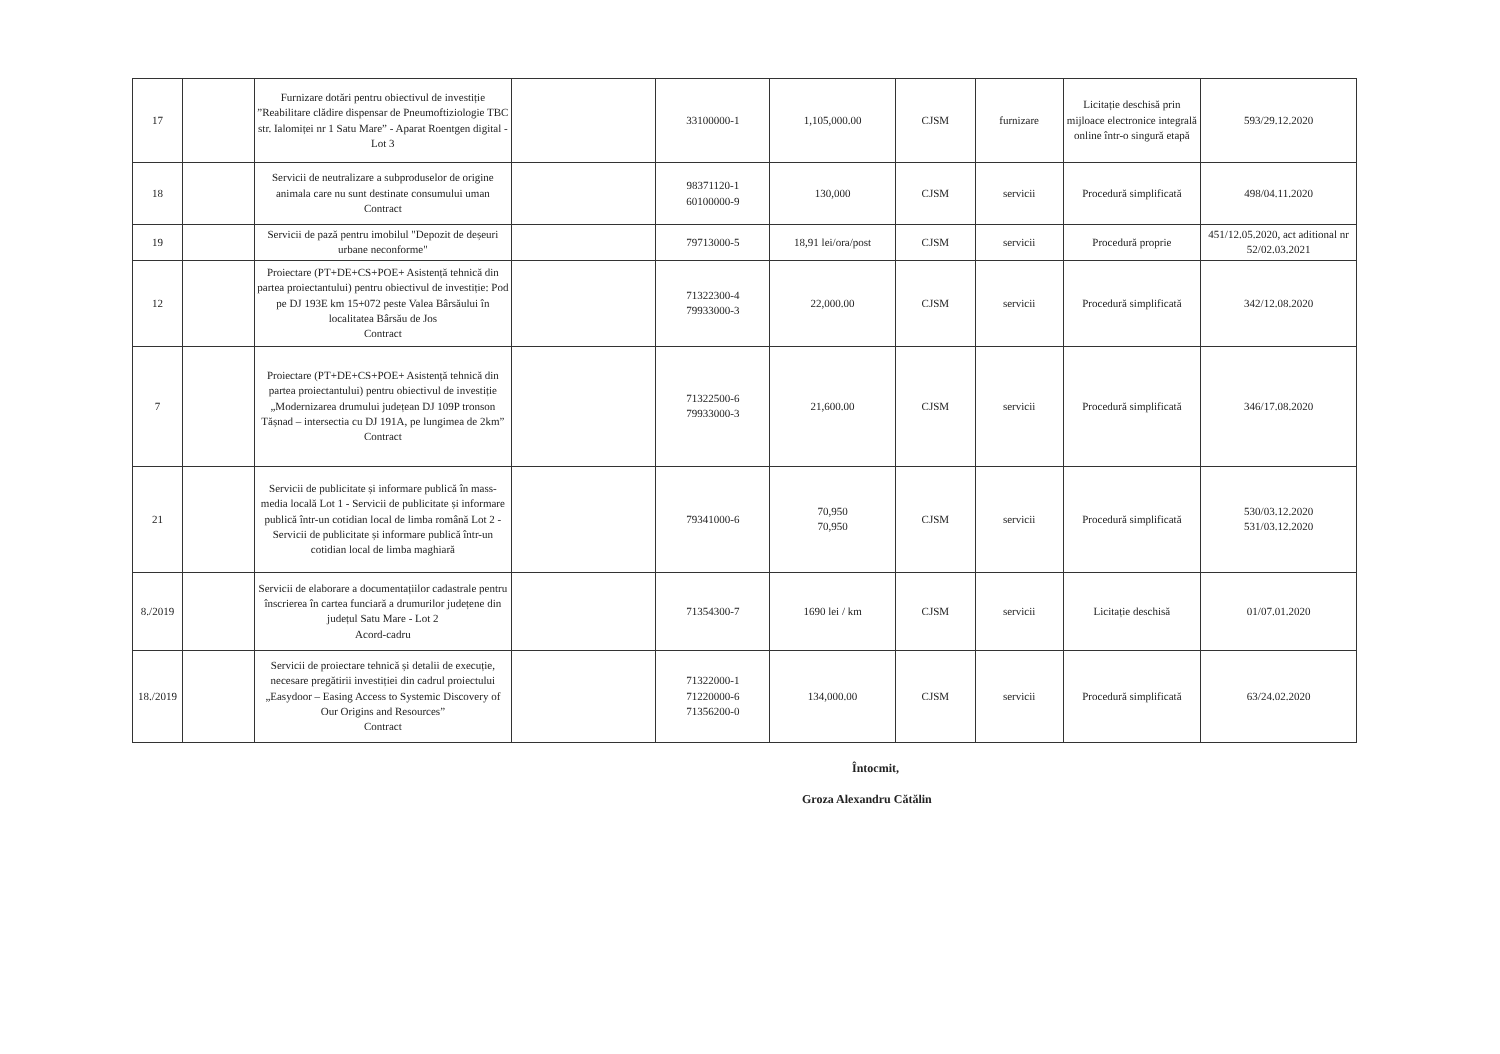| 17 | | Furnizare dotări pentru obiectivul de investiție ”Reabilitare clădire dispensar de Pneumoftiziologie TBC str. Ialomiței nr 1 Satu Mare” - Aparat Roentgen digital - Lot 3 | | 33100000-1 | 1,105,000.00 | CJSM | furnizare | Licitație deschisă prin mijloace electronice integrală online într-o singură etapă | 593/29.12.2020 |
| 18 | | Servicii de neutralizare a subproduselor de origine animala care nu sunt destinate consumului uman Contract | | 98371120-1 60100000-9 | 130,000 | CJSM | servicii | Procedură simplificată | 498/04.11.2020 |
| 19 | | Servicii de pază pentru imobilul "Depozit de deșeuri urbane neconforme" | | 79713000-5 | 18,91 lei/ora/post | CJSM | servicii | Procedură proprie | 451/12.05.2020, act aditional nr 52/02.03.2021 |
| 12 | | Proiectare (PT+DE+CS+POE+ Asistență tehnică din partea proiectantului) pentru obiectivul de investiție: Pod pe DJ 193E km 15+072 peste Valea Bârsăului în localitatea Bârsău de Jos Contract | | 71322300-4 79933000-3 | 22,000.00 | CJSM | servicii | Procedură simplificată | 342/12.08.2020 |
| 7 | | Proiectare (PT+DE+CS+POE+ Asistență tehnică din partea proiectantului) pentru obiectivul de investiție „Modernizarea drumului județean DJ 109P tronson Tășnad – intersectia cu DJ 191A, pe lungimea de 2km” Contract | | 71322500-6 79933000-3 | 21,600.00 | CJSM | servicii | Procedură simplificată | 346/17.08.2020 |
| 21 | | Servicii de publicitate și informare publică în mass-media locală Lot 1 - Servicii de publicitate și informare publică într-un cotidian local de limba română Lot 2 - Servicii de publicitate și informare publică într-un cotidian local de limba maghiară | | 79341000-6 | 70,950 70,950 | CJSM | servicii | Procedură simplificată | 530/03.12.2020 531/03.12.2020 |
| 8./2019 | | Servicii de elaborare a documentațiilor cadastrale pentru înscrierea în cartea funciară a drumurilor județene din județul Satu Mare - Lot 2 Acord-cadru | | 71354300-7 | 1690 lei / km | CJSM | servicii | Licitație deschisă | 01/07.01.2020 |
| 18./2019 | | Servicii de proiectare tehnică și detalii de execuție, necesare pregătirii investiției din cadrul proiectului „Easydoor – Easing Access to Systemic Discovery of Our Origins and Resources” Contract | | 71322000-1 71220000-6 71356200-0 | 134,000.00 | CJSM | servicii | Procedură simplificată | 63/24.02.2020 |
Întocmit,
Groza Alexandru Cătălin